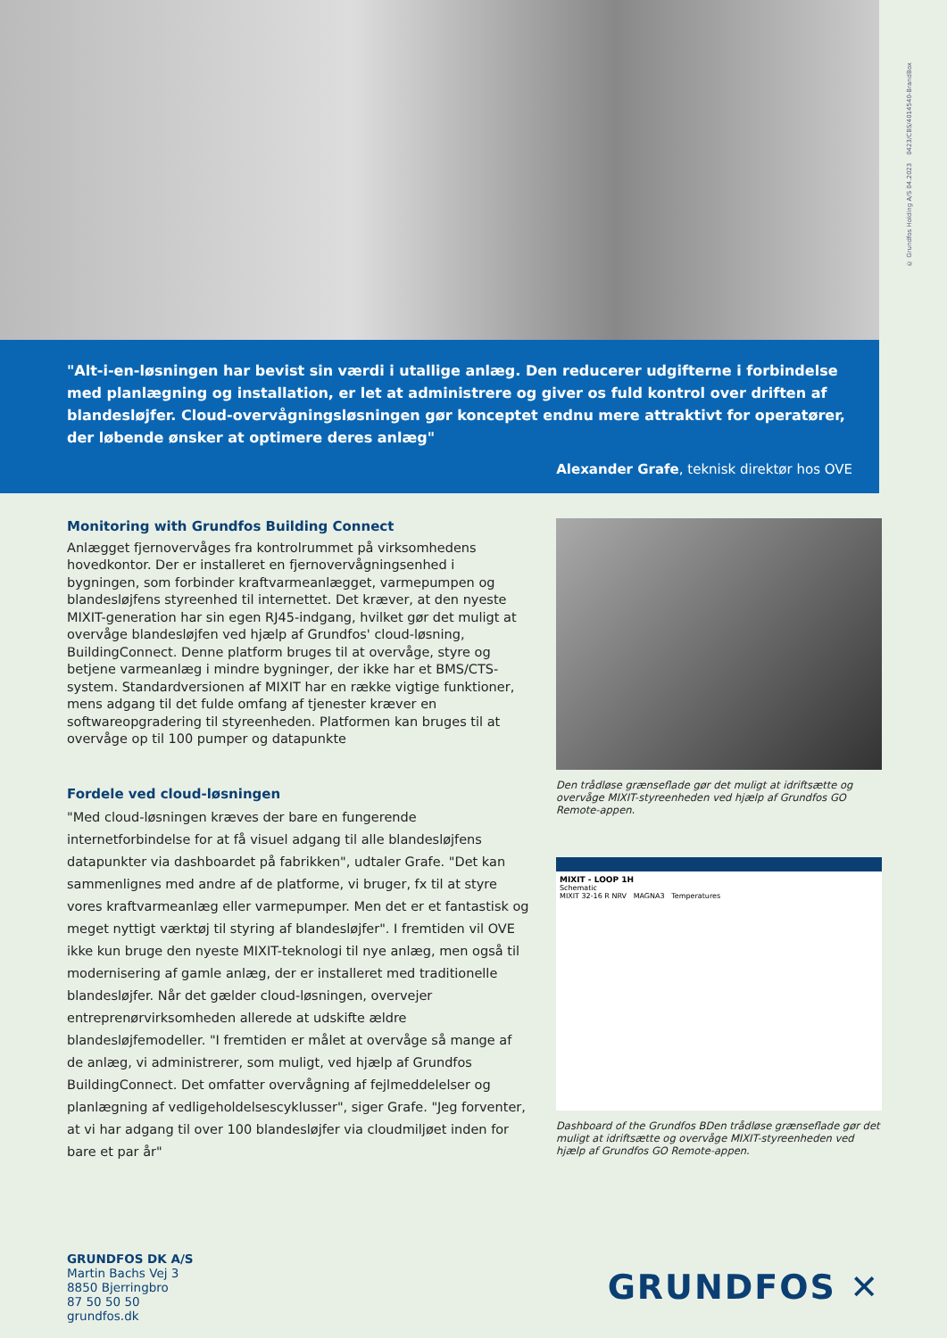© Grundfos Holding A/S 04.2023 0423/CBS/4014540-BrandBox
"Alt-i-en-løsningen har bevist sin værdi i utallige anlæg. Den reducerer udgifterne i forbindelse med planlægning og installation, er let at administrere og giver os fuld kontrol over driften af blandesløjfer. Cloud-overvågningsløsningen gør konceptet endnu mere attraktivt for operatører, der løbende ønsker at optimere deres anlæg"
Alexander Grafe, teknisk direktør hos OVE
Monitoring with Grundfos Building Connect
Anlægget fjernovervåges fra kontrolrummet på virksomhedens hovedkontor. Der er installeret en fjernovervågningsenhed i bygningen, som forbinder kraftvarmeanlægget, varmepumpen og blandesløjfens styreenhed til internettet. Det kræver, at den nyeste MIXIT-generation har sin egen RJ45-indgang, hvilket gør det muligt at overvåge blandesløjfen ved hjælp af Grundfos' cloud-løsning, BuildingConnect. Denne platform bruges til at overvåge, styre og betjene varmeanlæg i mindre bygninger, der ikke har et BMS/CTS-system. Standardversionen af MIXIT har en række vigtige funktioner, mens adgang til det fulde omfang af tjenester kræver en softwareopgradering til styreenheden. Platformen kan bruges til at overvåge op til 100 pumper og datapunkte
Fordele ved cloud-løsningen
"Med cloud-løsningen kræves der bare en fungerende internetforbindelse for at få visuel adgang til alle blandesløjfens datapunkter via dashboardet på fabrikken", udtaler Grafe. "Det kan sammenlignes med andre af de platforme, vi bruger, fx til at styre vores kraftvarmeanlæg eller varmepumper. Men det er et fantastisk og meget nyttigt værktøj til styring af blandesløjfer". I fremtiden vil OVE ikke kun bruge den nyeste MIXIT-teknologi til nye anlæg, men også til modernisering af gamle anlæg, der er installeret med traditionelle blandesløjfer. Når det gælder cloud-løsningen, overvejer entreprenørvirksomheden allerede at udskifte ældre blandesløjfemodeller. "I fremtiden er målet at overvåge så mange af de anlæg, vi administrerer, som muligt, ved hjælp af Grundfos BuildingConnect. Det omfatter overvågning af fejlmeddelelser og planlægning af vedligeholdelsescyklusser", siger Grafe. "Jeg forventer, at vi har adgang til over 100 blandesløjfer via cloudmiljøet inden for bare et par år"
Den trådløse grænseflade gør det muligt at idriftsætte og overvåge MIXIT-styreenheden ved hjælp af Grundfos GO Remote-appen.
MIXIT - LOOP 1H
Schematic
MIXIT 32-16 R NRV MAGNA3 Temperatures
Dashboard of the Grundfos BDen trådløse grænseflade gør det muligt at idriftsætte og overvåge MIXIT-styreenheden ved hjælp af Grundfos GO Remote-appen.
GRUNDFOS DK A/S
Martin Bachs Vej 3
8850 Bjerringbro
87 50 50 50
grundfos.dk
GRUNDFOS ✕